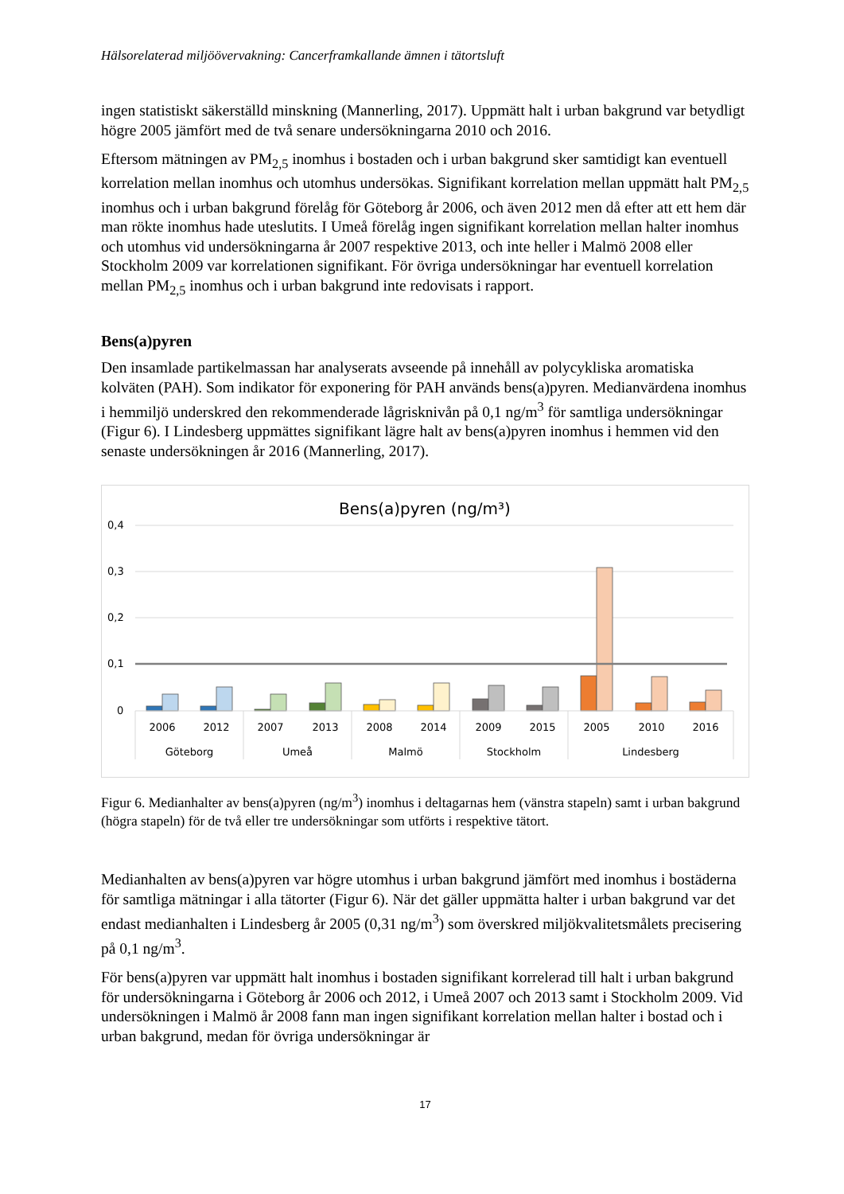Hälsorelaterad miljöövervakning: Cancerframkallande ämnen i tätortsluft
ingen statistiskt säkerställd minskning (Mannerling, 2017). Uppmätt halt i urban bakgrund var betydligt högre 2005 jämfört med de två senare undersökningarna 2010 och 2016.
Eftersom mätningen av PM<sub>2,5</sub> inomhus i bostaden och i urban bakgrund sker samtidigt kan eventuell korrelation mellan inomhus och utomhus undersökas. Signifikant korrelation mellan uppmätt halt PM<sub>2,5</sub> inomhus och i urban bakgrund förelåg för Göteborg år 2006, och även 2012 men då efter att ett hem där man rökte inomhus hade uteslutits. I Umeå förelåg ingen signifikant korrelation mellan halter inomhus och utomhus vid undersökningarna år 2007 respektive 2013, och inte heller i Malmö 2008 eller Stockholm 2009 var korrelationen signifikant. För övriga undersökningar har eventuell korrelation mellan PM<sub>2,5</sub> inomhus och i urban bakgrund inte redovisats i rapport.
Bens(a)pyren
Den insamlade partikelmassan har analyserats avseende på innehåll av polycykliska aromatiska kolväten (PAH). Som indikator för exponering för PAH används bens(a)pyren. Medianvärdena inomhus i hemmiljö underskred den rekommenderade lågrisknivån på 0,1 ng/m<sup>3</sup> för samtliga undersökningar (Figur 6). I Lindesberg uppmättes signifikant lägre halt av bens(a)pyren inomhus i hemmen vid den senaste undersökningen år 2016 (Mannerling, 2017).
Bens(a)pyren (ng/m³)
0,4
0,3
0,2
0,1
0
2006
2012
2007
2013
2008
2014
2009
2015
2005
2010
2016
Göteborg
Umeå
Malmö
Stockholm
Lindesberg
Figur 6. Medianhalter av bens(a)pyren (ng/m<sup>3</sup>) inomhus i deltagarnas hem (vänstra stapeln) samt i urban bakgrund (högra stapeln) för de två eller tre undersökningar som utförts i respektive tätort.
Medianhalten av bens(a)pyren var högre utomhus i urban bakgrund jämfört med inomhus i bostäderna för samtliga mätningar i alla tätorter (Figur 6). När det gäller uppmätta halter i urban bakgrund var det endast medianhalten i Lindesberg år 2005 (0,31 ng/m<sup>3</sup>) som överskred miljökvalitetsmålets precisering på 0,1 ng/m<sup>3</sup>.
För bens(a)pyren var uppmätt halt inomhus i bostaden signifikant korrelerad till halt i urban bakgrund för undersökningarna i Göteborg år 2006 och 2012, i Umeå 2007 och 2013 samt i Stockholm 2009. Vid undersökningen i Malmö år 2008 fann man ingen signifikant korrelation mellan halter i bostad och i urban bakgrund, medan för övriga undersökningar är
17